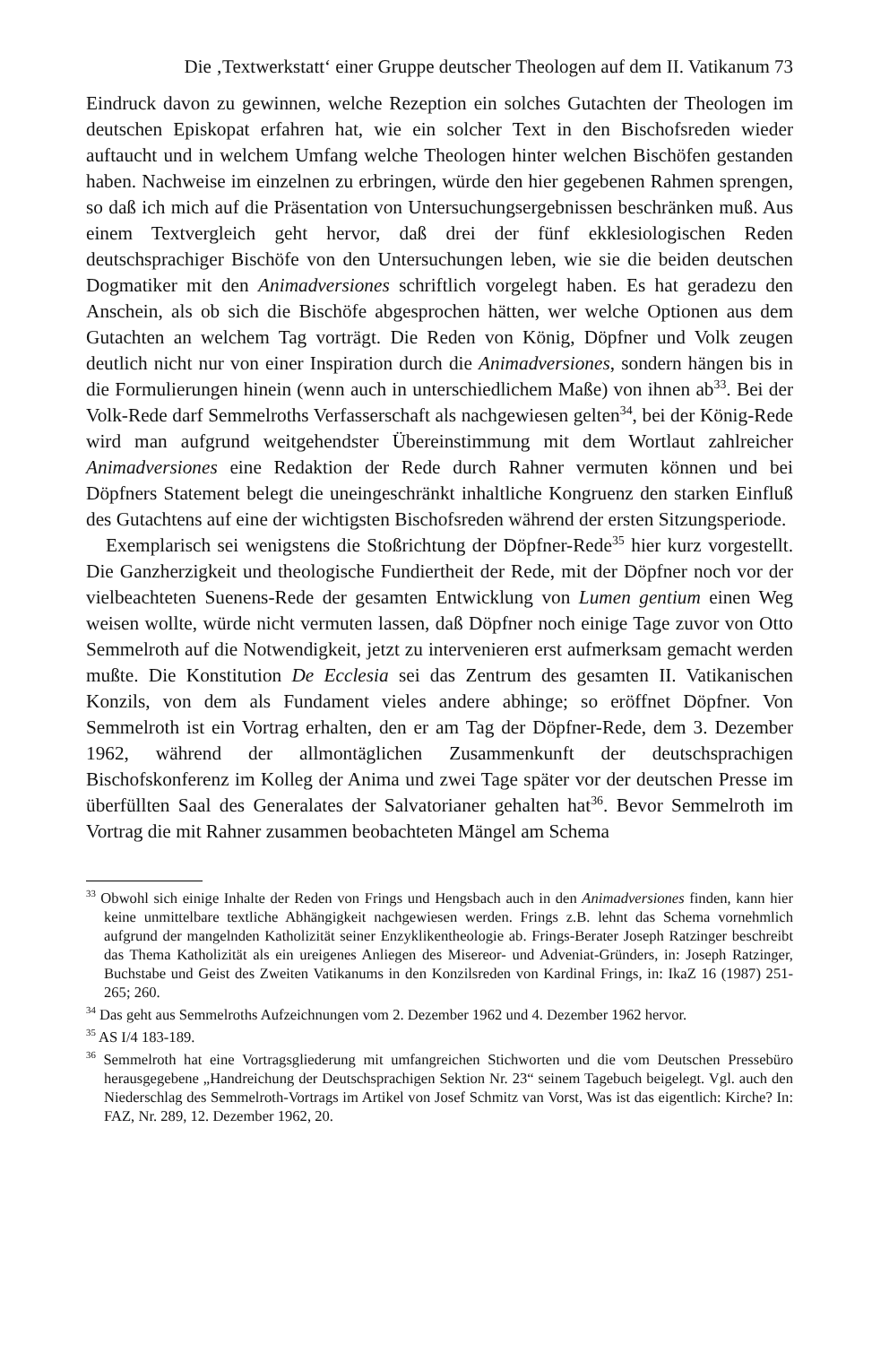Die ‚Textwerkstatt‘ einer Gruppe deutscher Theologen auf dem II. Vatikanum 73
Eindruck davon zu gewinnen, welche Rezeption ein solches Gutachten der Theologen im deutschen Episkopat erfahren hat, wie ein solcher Text in den Bischofsreden wieder auftaucht und in welchem Umfang welche Theologen hinter welchen Bischöfen gestanden haben. Nachweise im einzelnen zu erbringen, würde den hier gegebenen Rahmen sprengen, so daß ich mich auf die Präsentation von Untersuchungsergebnissen beschränken muß. Aus einem Textvergleich geht hervor, daß drei der fünf ekklesiologischen Reden deutschsprachiger Bischöfe von den Untersuchungen leben, wie sie die beiden deutschen Dogmatiker mit den Animadversiones schriftlich vorgelegt haben. Es hat geradezu den Anschein, als ob sich die Bischöfe abgesprochen hätten, wer welche Optionen aus dem Gutachten an welchem Tag vorträgt. Die Reden von König, Döpfner und Volk zeugen deutlich nicht nur von einer Inspiration durch die Animadversiones, sondern hängen bis in die Formulierungen hinein (wenn auch in unterschiedlichem Maße) von ihnen ab<sup>33</sup>. Bei der Volk-Rede darf Semmelroths Verfasserschaft als nachgewiesen gelten<sup>34</sup>, bei der König-Rede wird man aufgrund weitgehendster Übereinstimmung mit dem Wortlaut zahlreicher Animadversiones eine Redaktion der Rede durch Rahner vermuten können und bei Döpfners Statement belegt die uneingeschränkt inhaltliche Kongruenz den starken Einfluß des Gutachtens auf eine der wichtigsten Bischofsreden während der ersten Sitzungsperiode.
Exemplarisch sei wenigstens die Stoßrichtung der Döpfner-Rede<sup>35</sup> hier kurz vorgestellt. Die Ganzherzigkeit und theologische Fundiertheit der Rede, mit der Döpfner noch vor der vielbeachteten Suenens-Rede der gesamten Entwicklung von Lumen gentium einen Weg weisen wollte, würde nicht vermuten lassen, daß Döpfner noch einige Tage zuvor von Otto Semmelroth auf die Notwendigkeit, jetzt zu intervenieren erst aufmerksam gemacht werden mußte. Die Konstitution De Ecclesia sei das Zentrum des gesamten II. Vatikanischen Konzils, von dem als Fundament vieles andere abhinge; so eröffnet Döpfner. Von Semmelroth ist ein Vortrag erhalten, den er am Tag der Döpfner-Rede, dem 3. Dezember 1962, während der allmontäglichen Zusammenkunft der deutschsprachigen Bischofskonferenz im Kolleg der Anima und zwei Tage später vor der deutschen Presse im überfüllten Saal des Generalates der Salvatorianer gehalten hat<sup>36</sup>. Bevor Semmelroth im Vortrag die mit Rahner zusammen beobachteten Mängel am Schema
<sup>33</sup> Obwohl sich einige Inhalte der Reden von Frings und Hengsbach auch in den Animadversiones finden, kann hier keine unmittelbare textliche Abhängigkeit nachgewiesen werden. Frings z.B. lehnt das Schema vornehmlich aufgrund der mangelnden Katholizität seiner Enzyklikentheologie ab. Frings-Berater Joseph Ratzinger beschreibt das Thema Katholizität als ein ureigenes Anliegen des Misereor- und Adveniat-Gründers, in: Joseph Ratzinger, Buchstabe und Geist des Zweiten Vatikanums in den Konzilsreden von Kardinal Frings, in: IkaZ 16 (1987) 251-265; 260.
<sup>34</sup> Das geht aus Semmelroths Aufzeichnungen vom 2. Dezember 1962 und 4. Dezember 1962 hervor.
<sup>35</sup> AS I/4 183-189.
<sup>36</sup> Semmelroth hat eine Vortragsgliederung mit umfangreichen Stichworten und die vom Deutschen Pressebüro herausgegebene „Handreichung der Deutschsprachigen Sektion Nr. 23“ seinem Tagebuch beigelegt. Vgl. auch den Niederschlag des Semmelroth-Vortrags im Artikel von Josef Schmitz van Vorst, Was ist das eigentlich: Kirche? In: FAZ, Nr. 289, 12. Dezember 1962, 20.